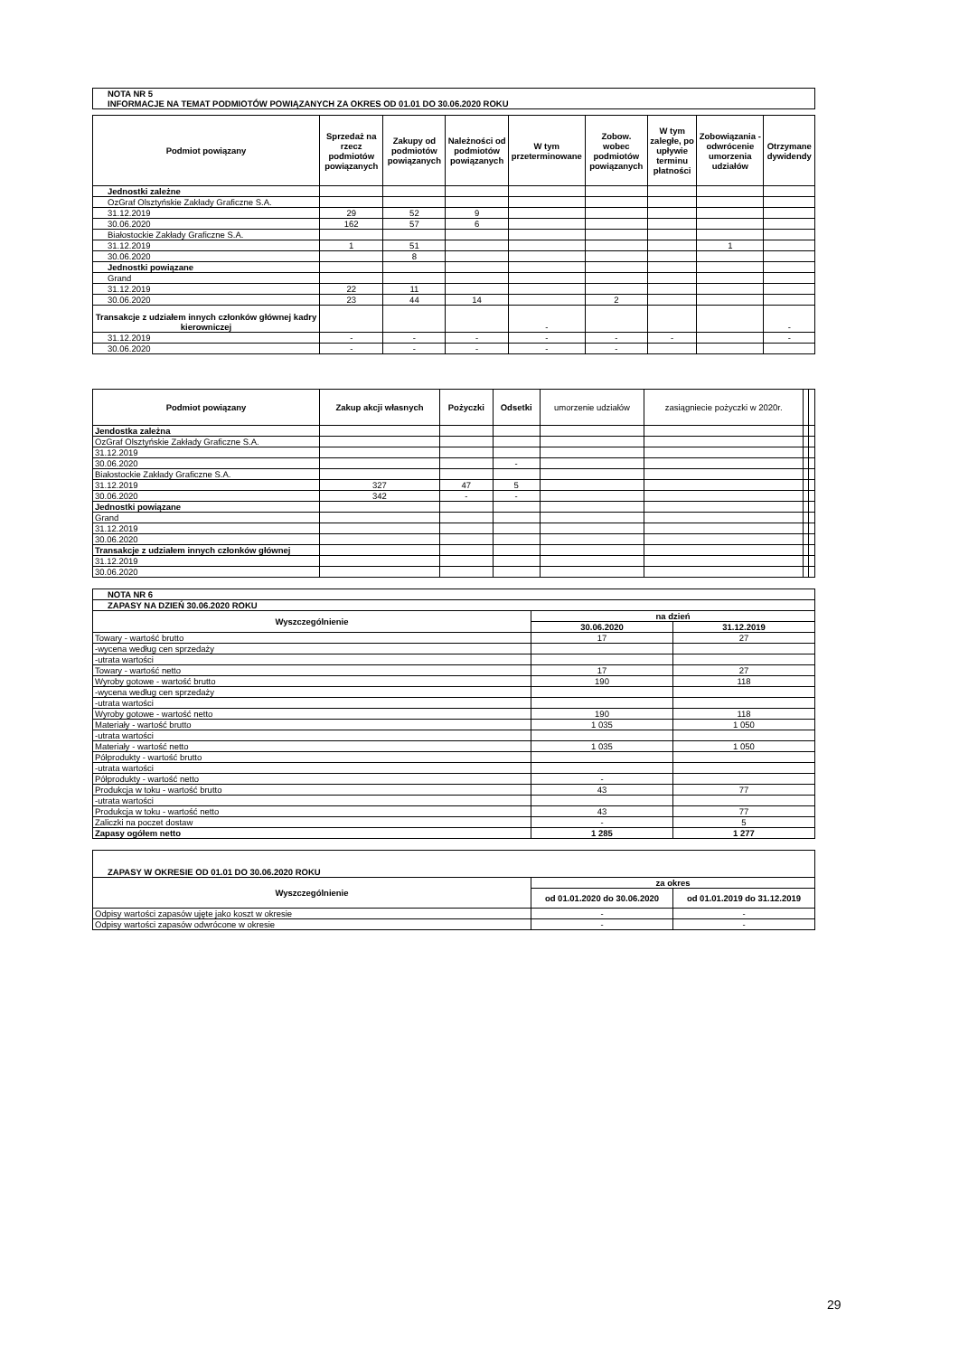| NOTA NR 5 INFORMACJE NA TEMAT PODMIOTÓW POWIĄZANYCH ZA OKRES OD 01.01 DO 30.06.2020 ROKU |
| Podmiot powiązany | Sprzedaż na rzecz podmiotów powiązanych | Zakupy od podmiotów powiązanych | Należności od podmiotów powiązanych | W tym przeterminowane | Zobow. wobec podmiotów powiązanych | W tym zaległe, po upływie terminu płatności | Zobowiązania - odwrócenie umorzenia udziałów | Otrzymane dywidendy |
| --- | --- | --- | --- | --- | --- | --- | --- | --- |
| Jednostki zależne | | | | | | | | |
| OzGraf Olsztyńskie Zakłady Graficzne S.A. | | | | | | | | |
| 31.12.2019 | 29 | 52 | 9 | | | | | |
| 30.06.2020 | 162 | 57 | 6 | | | | | |
| Białostockie Zakłady Graficzne S.A. | | | | | | | | |
| 31.12.2019 | 1 | 51 | | | | | 1 | |
| 30.06.2020 | | 8 | | | | | | |
| Jednostki powiązane | | | | | | | | |
| Grand | | | | | | | | |
| 31.12.2019 | 22 | 11 | | | | | | |
| 30.06.2020 | 23 | 44 | 14 | | 2 | | | |
| Transakcje z udziałem innych członków głównej kadry kierowniczej | | | | - | | | | - |
| 31.12.2019 | - | - | - | - | - | - | | - |
| 30.06.2020 | - | - | - | - | - | | | |
| Podmiot powiązany | Zakup akcji własnych | Pożyczki | Odsetki | umorzenie udziałów | zasiągniecie pożyczki w 2020r. | | |
| --- | --- | --- | --- | --- | --- | --- | --- |
| Jendostka zależna | | | | | | | |
| OzGraf Olsztyńskie Zakłady Graficzne S.A. | | | | | | | |
| 31.12.2019 | | | | | | | |
| 30.06.2020 | | | - | | | | |
| Białostockie Zakłady Graficzne S.A. | | | | | | | |
| 31.12.2019 | 327 | 47 | 5 | | | | |
| 30.06.2020 | 342 | - | - | | | | |
| Jednostki powiązane | | | | | | | |
| Grand | | | | | | | |
| 31.12.2019 | | | | | | | |
| 30.06.2020 | | | | | | | |
| Transakcje z udziałem innych członków głównej | | | | | | | |
| 31.12.2019 | | | | | | | |
| 30.06.2020 | | | | | | | |
| NOTA NR 6 | | |
| ZAPASY NA DZIEŃ 30.06.2020 ROKU | | |
| Wyszczególnienie | na dzień | |
| | 30.06.2020 | 31.12.2019 |
| Towary - wartość brutto | 17 | 27 |
| -wycena według cen sprzedaży | | |
| -utrata wartości | | |
| Towary - wartość netto | 17 | 27 |
| Wyroby gotowe - wartość brutto | 190 | 118 |
| -wycena według cen sprzedaży | | |
| -utrata wartości | | |
| Wyroby gotowe - wartość netto | 190 | 118 |
| Materiały - wartość brutto | 1 035 | 1 050 |
| -utrata wartości | | |
| Materiały - wartość netto | 1 035 | 1 050 |
| Półprodukty - wartość brutto | | |
| -utrata wartości | | |
| Półprodukty - wartość netto | - | |
| Produkcja w toku - wartość brutto | 43 | 77 |
| -utrata wartości | | |
| Produkcja w toku - wartość netto | 43 | 77 |
| Zaliczki na poczet dostaw | - | 5 |
| Zapasy ogółem netto | 1 285 | 1 277 |
| ZAPASY W OKRESIE OD 01.01 DO 30.06.2020 ROKU | | |
| Wyszczególnienie | za okres | |
| | od 01.01.2020 do 30.06.2020 | od 01.01.2019 do 31.12.2019 |
| Odpisy wartości zapasów ujęte jako koszt w okresie | - | - |
| Odpisy wartości zapasów odwrócone w okresie | - | - |
29